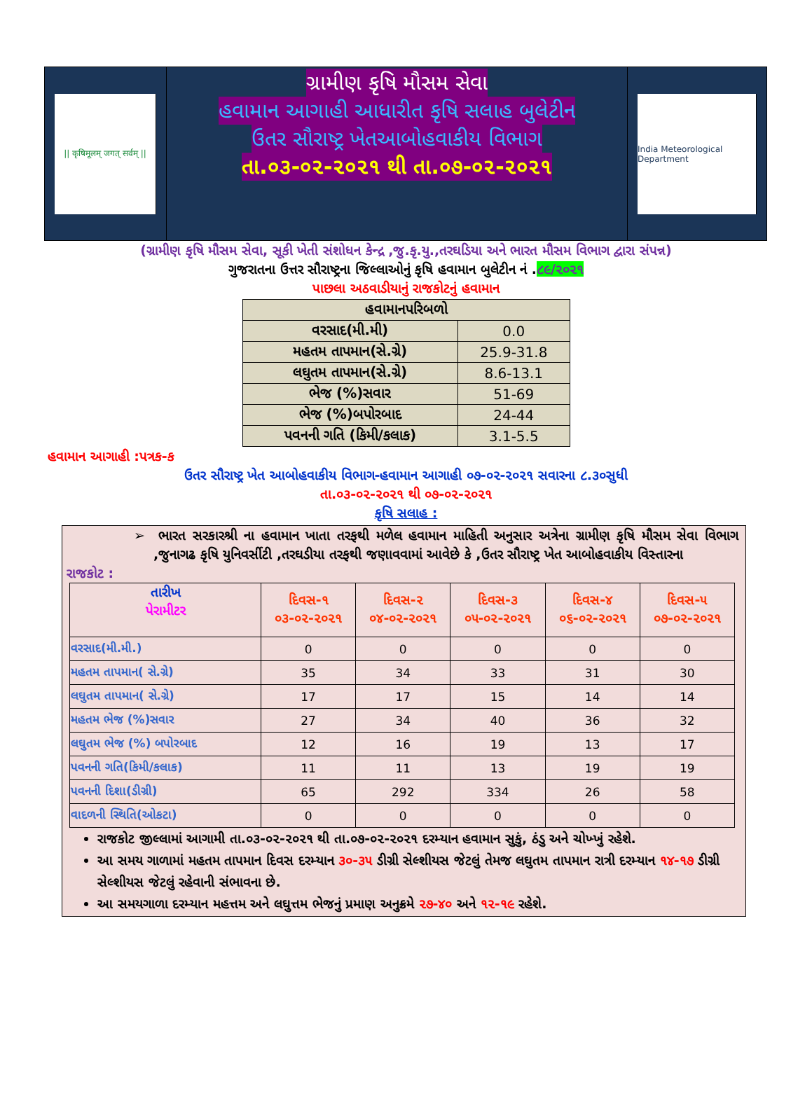|| कृषिमूलम् जगत् सर्वम् ||
ગ્રામીણ કૃષિ મૌસમ સેવા
હવામાન આગાહી આધારીત કૃષિ સલાહ બુલેટીન
ઉતર સૌરાષ્ટ્ર ખેતઆબોહવાકીય વિભાગ
તા.૦૩-૦૨-૨૦૨૧ થી તા.૦૭-૦૨-૨૦૨૧
India Meteorological Department
(ગ્રામીણ કૃષિ મૌસમ સેવા, સૂકી ખેતી સંશોધન કેન્દ્ર ,જુ.કૃ.યુ.,તરઘડિયા અને ભારત મૌસમ વિભાગ દ્વારા સંપન્ન)
ગુજરાતના ઉત્તર સૌરાષ્ટ્રના જિલ્લાઓનું કૃષિ હવામાન બુલેટીન નં .૮૯/૨૦૨૧
પાછલા અઠવાડીયાનું રાજકોટનું હવામાન
| હવામાનપરિબળો | |
| વરસાદ(મી.મી) | 0.0 |
| મહતમ તાપમાન(સે.ગ્રે) | 25.9-31.8 |
| લઘુતમ તાપમાન(સે.ગ્રે) | 8.6-13.1 |
| ભેજ (%)સવાર | 51-69 |
| ભેજ (%)બપોરબાદ | 24-44 |
| પવનની ગતિ (કિમી/કલાક) | 3.1-5.5 |
હવામાન આગાહી :પત્રક-ક
ઉતર સૌરાષ્ટ્ર ખેત આબોહવાકીય વિભાગ-હવામાન આગાહી ૦૭-૦૨-૨૦૨૧ સવારના ૮.૩૦સુધી
તા.૦૩-૦૨-૨૦૨૧ થી ૦૭-૦૨-૨૦૨૧
કૃષિ સલાહ :
➢ ભારત સરકારશ્રી ના હવામાન ખાતા તરફથી મળેલ હવામાન માહિતી અનુસાર અત્રેના ગ્રામીણ કૃષિ મૌસમ સેવા વિભાગ ,જુનાગઢ કૃષિ યુનિવર્સીટી ,તરઘડીયા તરફથી જણાવવામાં આવેછે કે ,ઉતર સૌરાષ્ટ્ર ખેત આબોહવાકીય વિસ્તારના
રાજકોટ :
| તારીખ પેરામીટર | દિવસ-૧ ૦૩-૦૨-૨૦૨૧ | દિવસ-૨ ૦૪-૦૨-૨૦૨૧ | દિવસ-૩ ૦૫-૦૨-૨૦૨૧ | દિવસ-૪ ૦૬-૦૨-૨૦૨૧ | દિવસ-૫ ૦૭-૦૨-૨૦૨૧ |
| --- | --- | --- | --- | --- | --- |
| વરસાદ(મી.મી.) | 0 | 0 | 0 | 0 | 0 |
| મહતમ તાપમાન( સે.ગ્રે) | 35 | 34 | 33 | 31 | 30 |
| લઘુતમ તાપમાન( સે.ગ્રે) | 17 | 17 | 15 | 14 | 14 |
| મહતમ ભેજ (%)સવાર | 27 | 34 | 40 | 36 | 32 |
| લઘુતમ ભેજ (%) બપોરબાદ | 12 | 16 | 19 | 13 | 17 |
| પવનની ગતિ(કિમી/કલાક) | 11 | 11 | 13 | 19 | 19 |
| પવનની દિશા(ડીગ્રી) | 65 | 292 | 334 | 26 | 58 |
| વાદળની સ્થિતિ(ઓકટા) | 0 | 0 | 0 | 0 | 0 |
રાજકોટ જીલ્લામાં આગામી તા.૦૩-૦૨-૨૦૨૧ થી તા.૦૭-૦૨-૨૦૨૧ દરમ્યાન હવામાન સુકું, ઠંડુ અને ચોખ્ખું રહેશે.
આ સમય ગાળામાં મહતમ તાપમાન દિવસ દરમ્યાન ૩૦-૩૫ ડીગ્રી સેલ્શીયસ જેટલું તેમજ લઘુતમ તાપમાન રાત્રી દરમ્યાન ૧૪-૧૭ ડીગ્રી સેલ્શીયસ જેટલું રહેવાની સંભાવના છે.
આ સમયગાળા દરમ્યાન મહત્તમ અને લઘુત્તમ ભેજનું પ્રમાણ અનુક્રમે ૨૭-૪૦ અને ૧૨-૧૯ રહેશે.